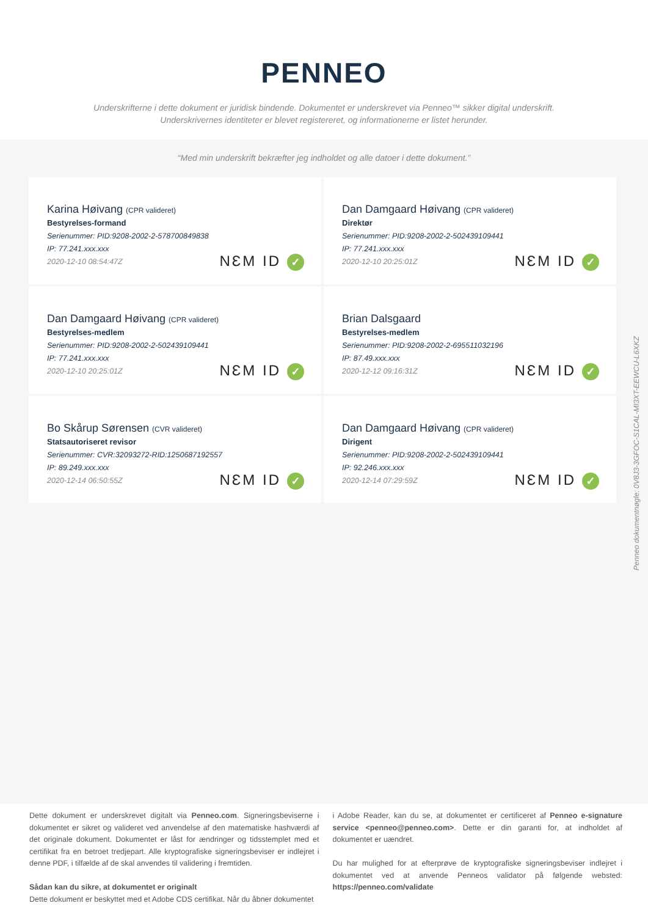PENNEO
Underskrifterne i dette dokument er juridisk bindende. Dokumentet er underskrevet via Penneo™ sikker digital underskrift.
Underskrivernes identiteter er blevet registereret, og informationerne er listet herunder.
“Med min underskrift bekræfter jeg indholdet og alle datoer i dette dokument.”
Karina Høivang (CPR valideret)
Bestyrelses-formand
Serienummer: PID:9208-2002-2-578700849838
IP: 77.241.xxx.xxx
2020-12-10 08:54:47Z
NƐM ID ✓
Dan Damgaard Høivang (CPR valideret)
Direktør
Serienummer: PID:9208-2002-2-502439109441
IP: 77.241.xxx.xxx
2020-12-10 20:25:01Z
NƐM ID ✓
Dan Damgaard Høivang (CPR valideret)
Bestyrelses-medlem
Serienummer: PID:9208-2002-2-502439109441
IP: 77.241.xxx.xxx
2020-12-10 20:25:01Z
NƐM ID ✓
Brian Dalsgaard
Bestyrelses-medlem
Serienummer: PID:9208-2002-2-695511032196
IP: 87.49.xxx.xxx
2020-12-12 09:16:31Z
NƐM ID ✓
Bo Skårup Sørensen (CVR valideret)
Statsautoriseret revisor
Serienummer: CVR:32093272-RID:1250687192557
IP: 89.249.xxx.xxx
2020-12-14 06:50:55Z
NƐM ID ✓
Dan Damgaard Høivang (CPR valideret)
Dirigent
Serienummer: PID:9208-2002-2-502439109441
IP: 92.246.xxx.xxx
2020-12-14 07:29:59Z
NƐM ID ✓
Penneo dokumentnøgle: 0V8J3-3GFOC-S1CAL-MI3XT-EEWCU-L6XKZ
Dette dokument er underskrevet digitalt via Penneo.com. Signeringsbeviserne i dokumentet er sikret og valideret ved anvendelse af den matematiske hashværdi af det originale dokument. Dokumentet er låst for ændringer og tidsstemplet med et certifikat fra en betroet tredjepart. Alle kryptografiske signeringsbeviser er indlejret i denne PDF, i tilfælde af de skal anvendes til validering i fremtiden.
Sådan kan du sikre, at dokumentet er originalt
Dette dokument er beskyttet med et Adobe CDS certifikat. Når du åbner dokumentet
i Adobe Reader, kan du se, at dokumentet er certificeret af Penneo e-signature service <penneo@penneo.com>. Dette er din garanti for, at indholdet af dokumentet er uændret.
Du har mulighed for at efterprøve de kryptografiske signeringsbeviser indlejret i dokumentet ved at anvende Penneos validator på følgende websted: https://penneo.com/validate